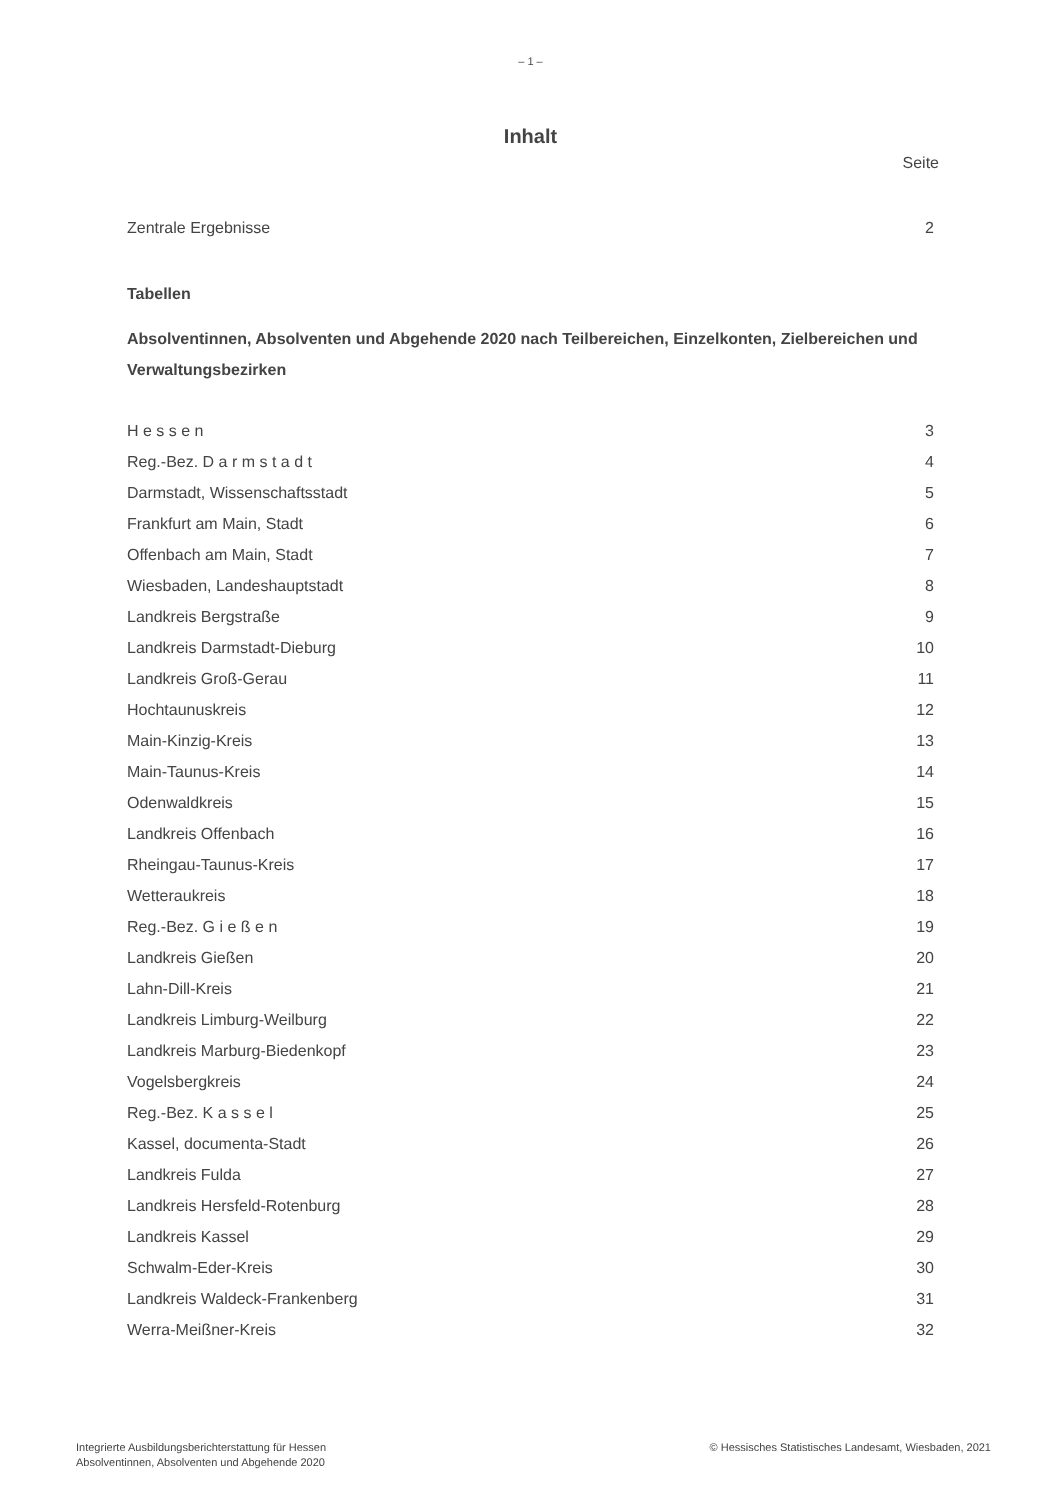– 1 –
Inhalt
Seite
Zentrale Ergebnisse 2
Tabellen
Absolventinnen, Absolventen und Abgehende 2020 nach Teilbereichen, Einzelkonten, Zielbereichen und Verwaltungsbezirken
H e s s e n 3
Reg.-Bez. D a r m s t a d t 4
Darmstadt, Wissenschaftsstadt 5
Frankfurt am Main, Stadt 6
Offenbach am Main, Stadt 7
Wiesbaden, Landeshauptstadt 8
Landkreis Bergstraße 9
Landkreis Darmstadt-Dieburg 10
Landkreis Groß-Gerau 11
Hochtaunuskreis 12
Main-Kinzig-Kreis 13
Main-Taunus-Kreis 14
Odenwaldkreis 15
Landkreis Offenbach 16
Rheingau-Taunus-Kreis 17
Wetteraukreis 18
Reg.-Bez. G i e ß e n 19
Landkreis Gießen 20
Lahn-Dill-Kreis 21
Landkreis Limburg-Weilburg 22
Landkreis Marburg-Biedenkopf 23
Vogelsbergkreis 24
Reg.-Bez. K a s s e l 25
Kassel, documenta-Stadt 26
Landkreis Fulda 27
Landkreis Hersfeld-Rotenburg 28
Landkreis Kassel 29
Schwalm-Eder-Kreis 30
Landkreis Waldeck-Frankenberg 31
Werra-Meißner-Kreis 32
Integrierte Ausbildungsberichterstattung für Hessen
Absolventinnen, Absolventen und Abgehende 2020
© Hessisches Statistisches Landesamt, Wiesbaden, 2021